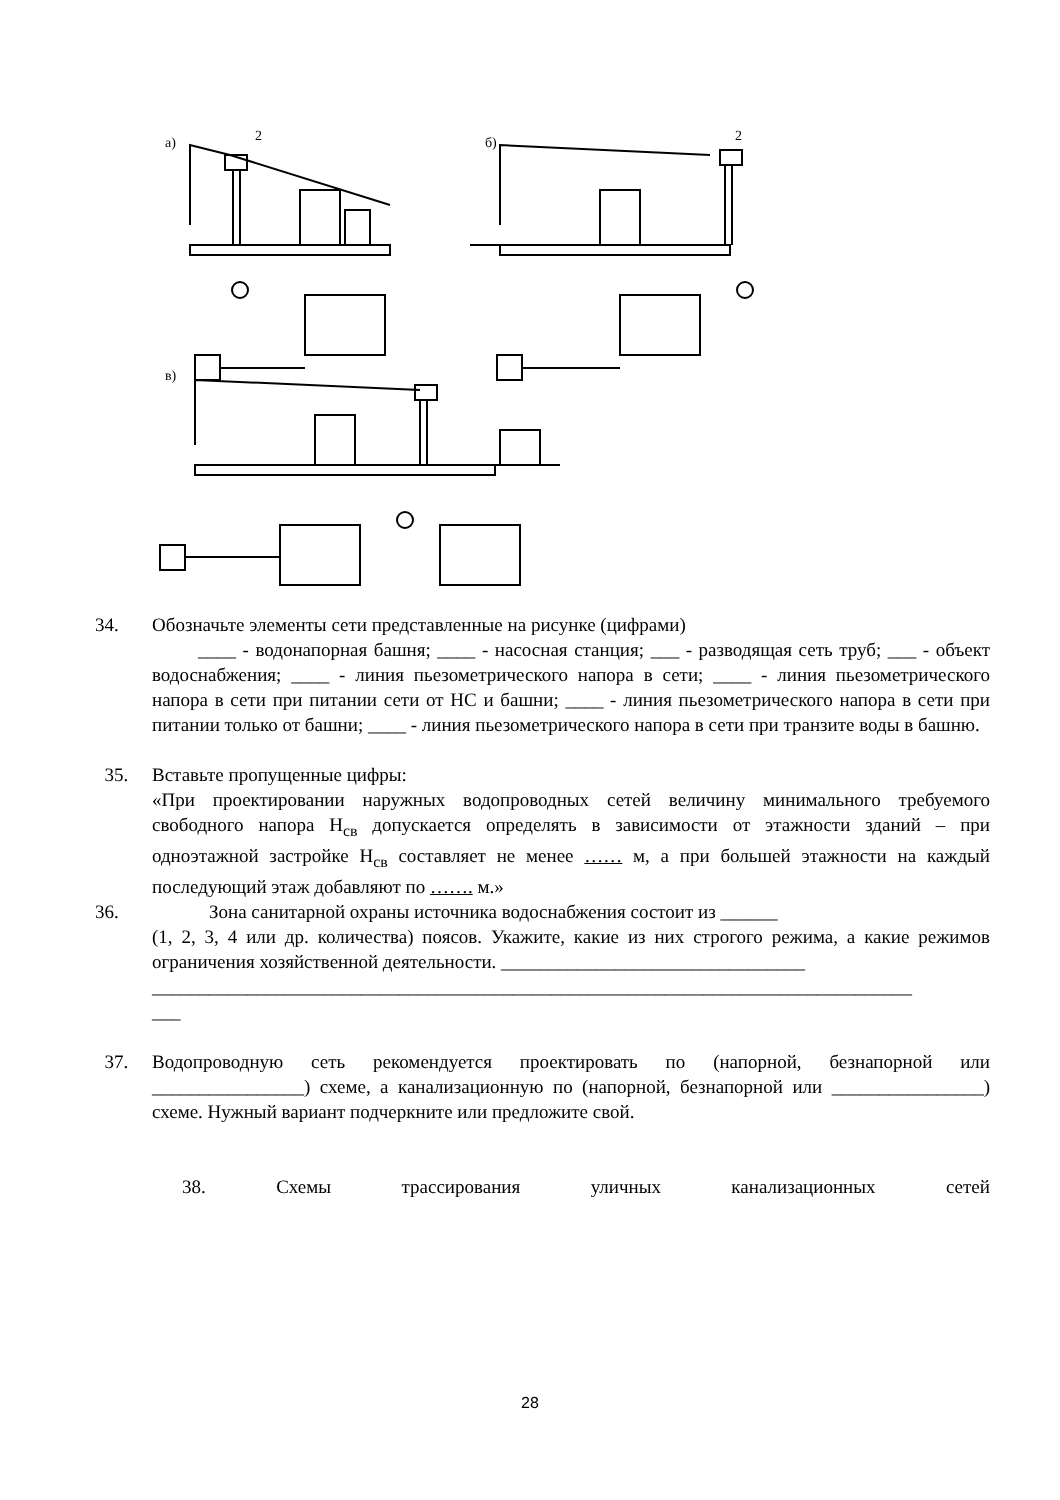а)
2
б)
2
в)
34. Обозначьте элементы сети представленные на рисунке (цифрами)
____ - водонапорная башня; ____ - насосная станция; ___ - разводящая сеть труб; ___ - объект водоснабжения; ____ - линия пьезометрического напора в сети; ____ - линия пьезометрического напора в сети при питании сети от НС и башни; ____ - линия пьезометрического напора в сети при питании только от башни; ____ - линия пьезометрического напора в сети при транзите воды в башню.
35. Вставьте пропущенные цифры:
«При проектировании наружных водопроводных сетей величину минимального требуемого свободного напора Н<sub>св</sub> допускается определять в зависимости от этажности зданий – при одноэтажной застройке Н<sub>св</sub> составляет не менее …… м, а при большей этажности на каждый последующий этаж добавляют по ……. м.»
36. Зона санитарной охраны источника водоснабжения состоит из ______
(1, 2, 3, 4 или др. количества) поясов. Укажите, какие из них строгого режима, а какие режимов ограничения хозяйственной деятельности. ________________________________
________________________________________________________________________________
___
37. Водопроводную сеть рекомендуется проектировать по (напорной, безнапорной или ________________) схеме, а канализационную по (напорной, безнапорной или ________________) схеме. Нужный вариант подчеркните или предложите свой.
38. Схемы трассирования уличных канализационных сетей
28